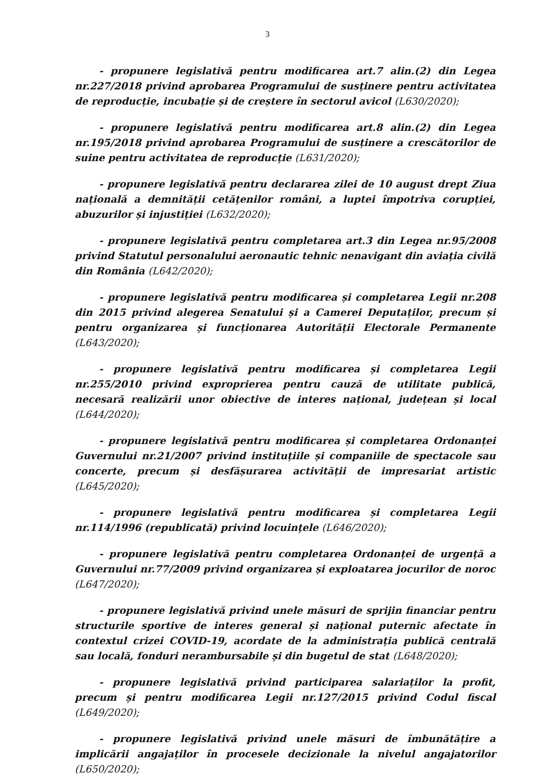3
- propunere legislativă pentru modificarea art.7 alin.(2) din Legea nr.227/2018 privind aprobarea Programului de susținere pentru activitatea de reproducție, incubație și de creștere în sectorul avicol (L630/2020);
- propunere legislativă pentru modificarea art.8 alin.(2) din Legea nr.195/2018 privind aprobarea Programului de susținere a crescătorilor de suine pentru activitatea de reproducție (L631/2020);
- propunere legislativă pentru declararea zilei de 10 august drept Ziua națională a demnității cetățenilor români, a luptei împotriva corupției, abuzurilor și injustiției (L632/2020);
- propunere legislativă pentru completarea art.3 din Legea nr.95/2008 privind Statutul personalului aeronautic tehnic nenavigant din aviația civilă din România (L642/2020);
- propunere legislativă pentru modificarea și completarea Legii nr.208 din 2015 privind alegerea Senatului și a Camerei Deputaților, precum și pentru organizarea și funcționarea Autorității Electorale Permanente (L643/2020);
- propunere legislativă pentru modificarea și completarea Legii nr.255/2010 privind exproprierea pentru cauză de utilitate publică, necesară realizării unor obiective de interes național, județean și local (L644/2020);
- propunere legislativă pentru modificarea și completarea Ordonanței Guvernului nr.21/2007 privind instituțiile și companiile de spectacole sau concerte, precum și desfășurarea activității de impresariat artistic (L645/2020);
- propunere legislativă pentru modificarea și completarea Legii nr.114/1996 (republicată) privind locuințele (L646/2020);
- propunere legislativă pentru completarea Ordonanței de urgență a Guvernului nr.77/2009 privind organizarea și exploatarea jocurilor de noroc (L647/2020);
- propunere legislativă privind unele măsuri de sprijin financiar pentru structurile sportive de interes general și național puternic afectate în contextul crizei COVID-19, acordate de la administrația publică centrală sau locală, fonduri nerambursabile și din bugetul de stat (L648/2020);
- propunere legislativă privind participarea salariaților la profit, precum și pentru modificarea Legii nr.127/2015 privind Codul fiscal (L649/2020);
- propunere legislativă privind unele măsuri de îmbunătățire a implicării angajaților în procesele decizionale la nivelul angajatorilor (L650/2020);